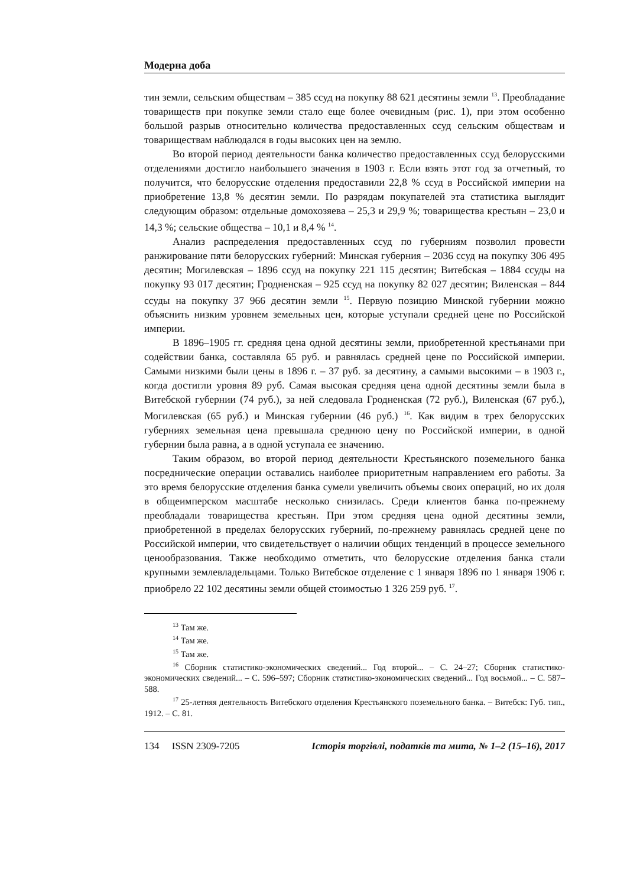Модерна доба
тин земли, сельским обществам – 385 ссуд на покупку 88 621 десятины земли <sup>13</sup>. Преобладание товариществ при покупке земли стало еще более очевидным (рис. 1), при этом особенно большой разрыв относительно количества предоставленных ссуд сельским обществам и товариществам наблюдался в годы высоких цен на землю.
Во второй период деятельности банка количество предоставленных ссуд белорусскими отделениями достигло наибольшего значения в 1903 г. Если взять этот год за отчетный, то получится, что белорусские отделения предоставили 22,8 % ссуд в Российской империи на приобретение 13,8 % десятин земли. По разрядам покупателей эта статистика выглядит следующим образом: отдельные домохозяева – 25,3 и 29,9 %; товарищества крестьян – 23,0 и 14,3 %; сельские общества – 10,1 и 8,4 % <sup>14</sup>.
Анализ распределения предоставленных ссуд по губерниям позволил провести ранжирование пяти белорусских губерний: Минская губерния – 2036 ссуд на покупку 306 495 десятин; Могилевская – 1896 ссуд на покупку 221 115 десятин; Витебская – 1884 ссуды на покупку 93 017 десятин; Гродненская – 925 ссуд на покупку 82 027 десятин; Виленская – 844 ссуды на покупку 37 966 десятин земли <sup>15</sup>. Первую позицию Минской губернии можно объяснить низким уровнем земельных цен, которые уступали средней цене по Российской империи.
В 1896–1905 гг. средняя цена одной десятины земли, приобретенной крестьянами при содействии банка, составляла 65 руб. и равнялась средней цене по Российской империи. Самыми низкими были цены в 1896 г. – 37 руб. за десятину, а самыми высокими – в 1903 г., когда достигли уровня 89 руб. Самая высокая средняя цена одной десятины земли была в Витебской губернии (74 руб.), за ней следовала Гродненская (72 руб.), Виленская (67 руб.), Могилевская (65 руб.) и Минская губернии (46 руб.) <sup>16</sup>. Как видим в трех белорусских губерниях земельная цена превышала среднюю цену по Российской империи, в одной губернии была равна, а в одной уступала ее значению.
Таким образом, во второй период деятельности Крестьянского поземельного банка посреднические операции оставались наиболее приоритетным направлением его работы. За это время белорусские отделения банка сумели увеличить объемы своих операций, но их доля в общеимперском масштабе несколько снизилась. Среди клиентов банка по-прежнему преобладали товарищества крестьян. При этом средняя цена одной десятины земли, приобретенной в пределах белорусских губерний, по-прежнему равнялась средней цене по Российской империи, что свидетельствует о наличии общих тенденций в процессе земельного ценообразования. Также необходимо отметить, что белорусские отделения банка стали крупными землевладельцами. Только Витебское отделение с 1 января 1896 по 1 января 1906 г. приобрело 22 102 десятины земли общей стоимостью 1 326 259 руб. <sup>17</sup>.
<sup>13</sup> Там же.
<sup>14</sup> Там же.
<sup>15</sup> Там же.
<sup>16</sup> Сборник статистико-экономических сведений... Год второй... – С. 24–27; Сборник статистико-экономических сведений... – С. 596–597; Сборник статистико-экономических сведений... Год восьмой... – С. 587–588.
<sup>17</sup> 25-летняя деятельность Витебского отделения Крестьянского поземельного банка. – Витебск: Губ. тип., 1912. – С. 81.
134 ISSN 2309-7205 Історія торгівлі, податків та мита, № 1–2 (15–16), 2017